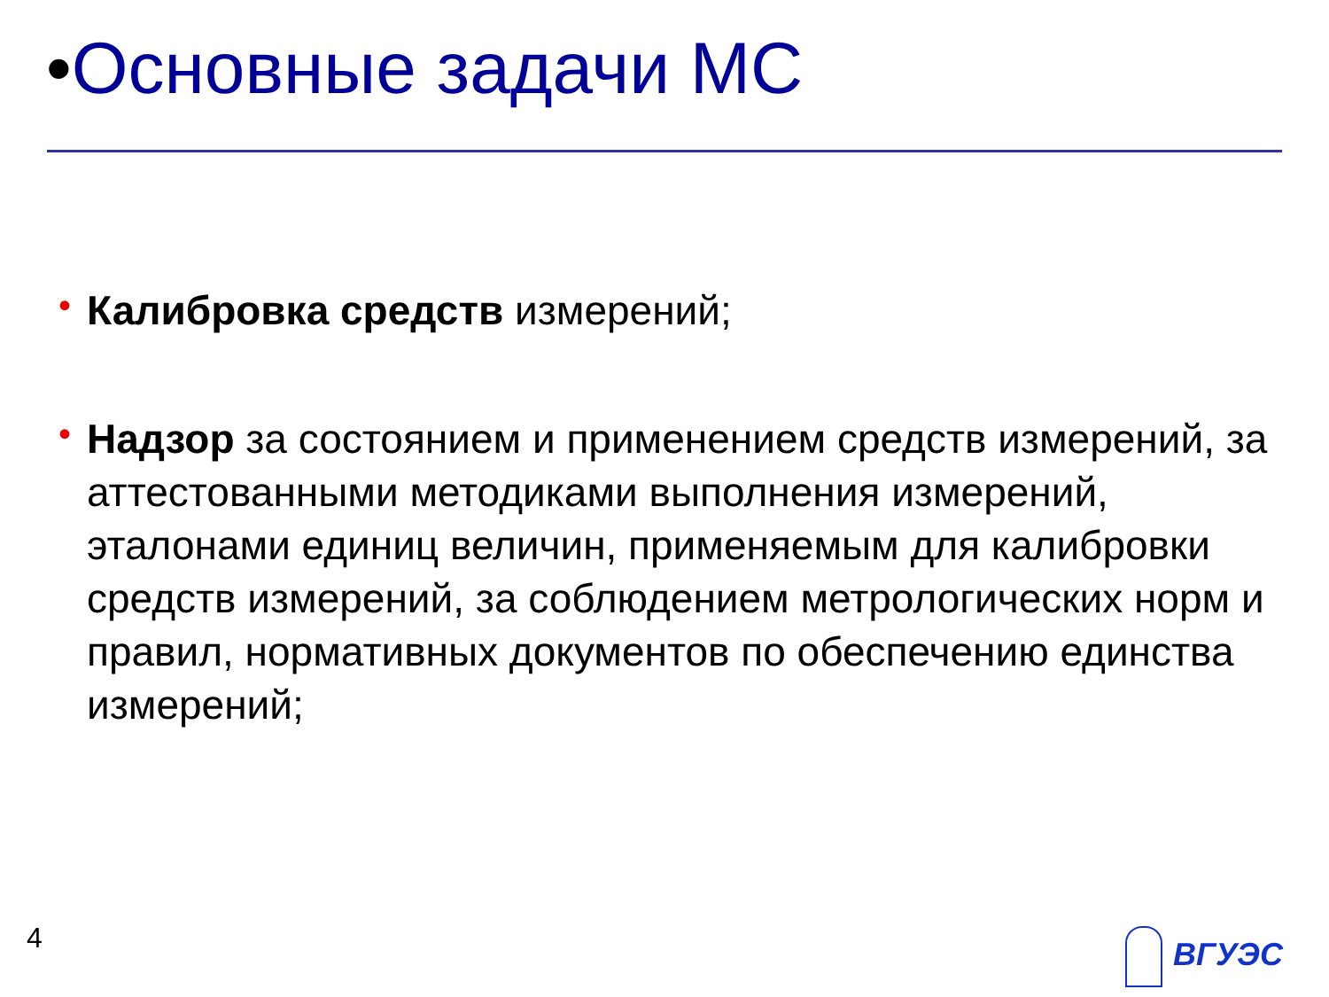•Основные задачи МС
• Калибровка средств измерений;
• Надзор за состоянием и применением средств измерений, за аттестованными методиками выполнения измерений, эталонами единиц величин, применяемым для калибровки средств измерений, за соблюдением метрологических норм и правил, нормативных документов по обеспечению единства измерений;
4 ВГУЭС